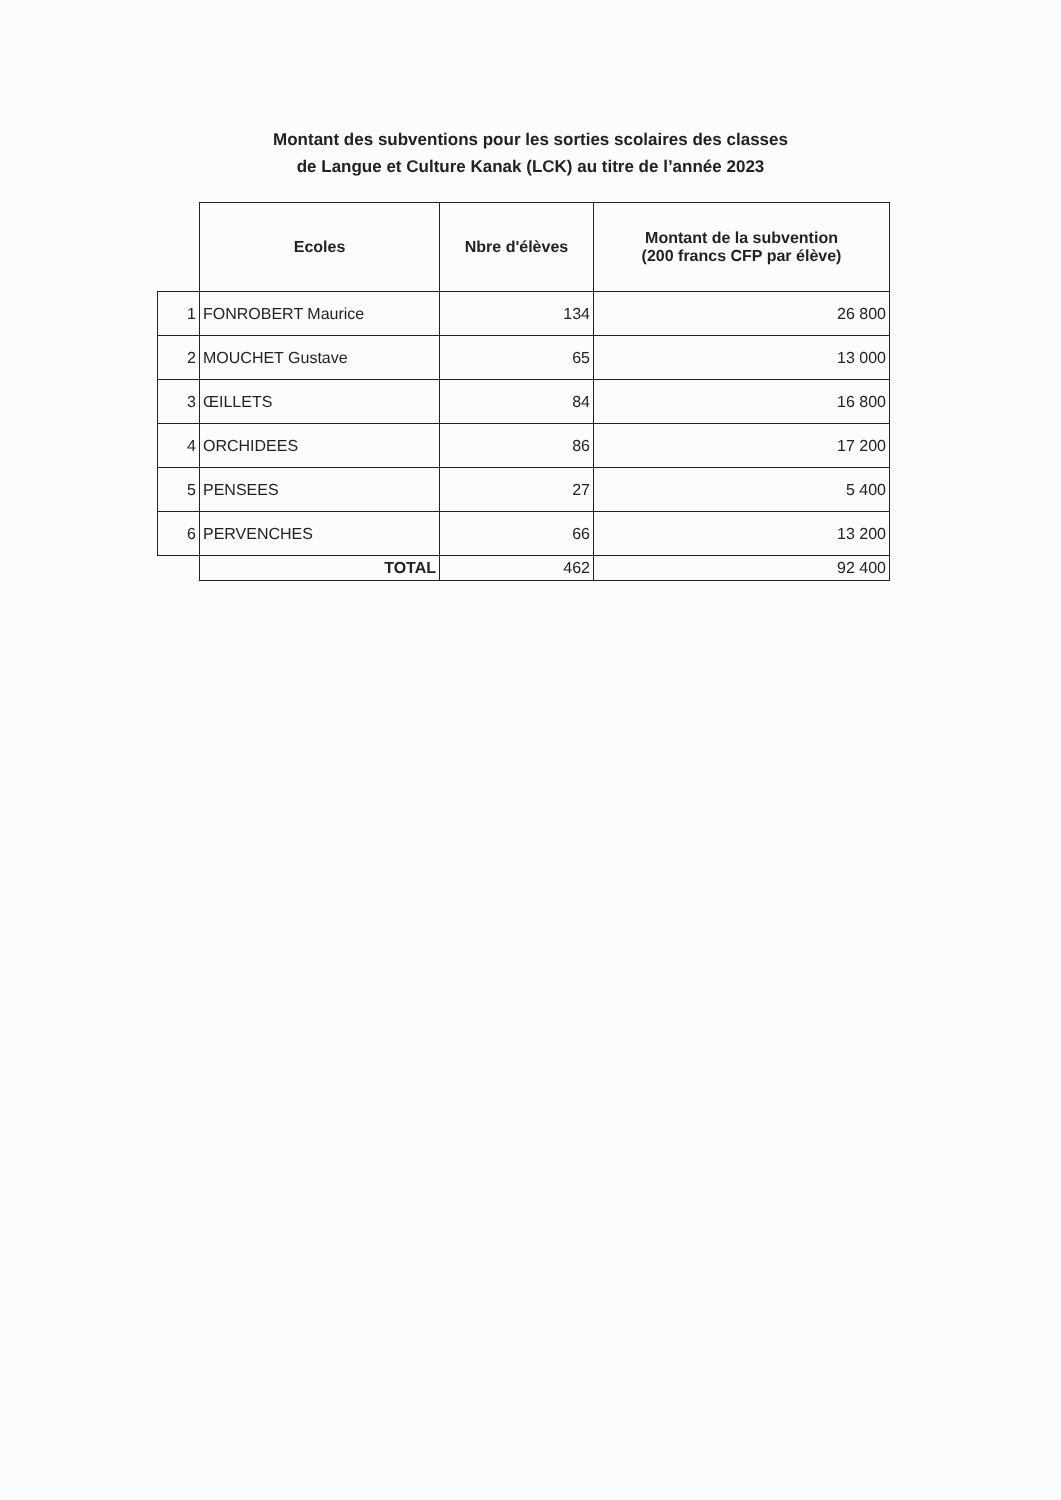Montant des subventions pour les sorties scolaires des classes
de Langue et Culture Kanak (LCK) au titre de l’année 2023
| | Ecoles | Nbre d'élèves | Montant de la subvention (200 francs CFP par élève) |
| 1 | FONROBERT Maurice | 134 | 26 800 |
| 2 | MOUCHET Gustave | 65 | 13 000 |
| 3 | ŒILLETS | 84 | 16 800 |
| 4 | ORCHIDEES | 86 | 17 200 |
| 5 | PENSEES | 27 | 5 400 |
| 6 | PERVENCHES | 66 | 13 200 |
| | TOTAL | 462 | 92 400 |